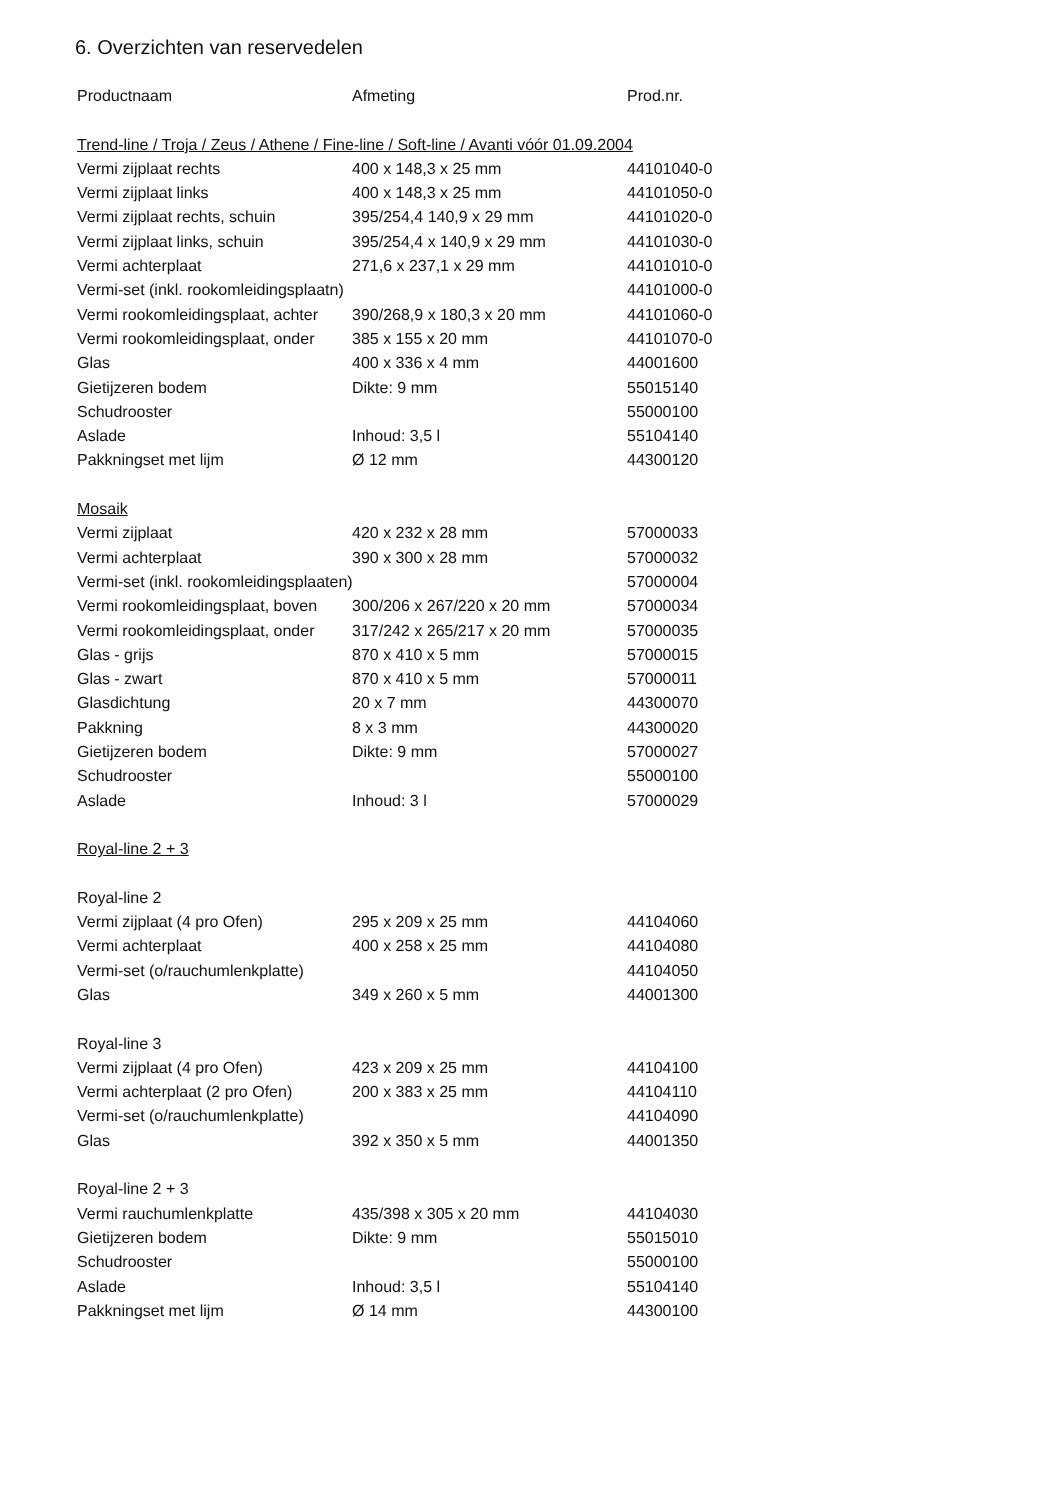6. Overzichten van reservedelen
| Productnaam | Afmeting | Prod.nr. |
| --- | --- | --- |
| Trend-line / Troja / Zeus / Athene / Fine-line / Soft-line / Avanti vóór 01.09.2004 | | |
| Vermi zijplaat rechts | 400 x 148,3 x 25 mm | 44101040-0 |
| Vermi zijplaat links | 400 x 148,3 x 25 mm | 44101050-0 |
| Vermi zijplaat rechts, schuin | 395/254,4 140,9 x 29 mm | 44101020-0 |
| Vermi zijplaat links, schuin | 395/254,4 x 140,9 x 29 mm | 44101030-0 |
| Vermi achterplaat | 271,6 x 237,1 x 29 mm | 44101010-0 |
| Vermi-set (inkl. rookomleidingsplaatn) | | 44101000-0 |
| Vermi rookomleidingsplaat, achter | 390/268,9 x 180,3 x 20 mm | 44101060-0 |
| Vermi rookomleidingsplaat, onder | 385 x 155 x 20 mm | 44101070-0 |
| Glas | 400 x 336 x 4 mm | 44001600 |
| Gietijzeren bodem | Dikte: 9 mm | 55015140 |
| Schudrooster | | 55000100 |
| Aslade | Inhoud: 3,5 l | 55104140 |
| Pakkningset met lijm | Ø 12 mm | 44300120 |
| Mosaik | | |
| Vermi zijplaat | 420 x 232 x 28 mm | 57000033 |
| Vermi achterplaat | 390 x 300 x 28 mm | 57000032 |
| Vermi-set (inkl. rookomleidingsplaaten) | | 57000004 |
| Vermi rookomleidingsplaat, boven | 300/206 x 267/220 x 20 mm | 57000034 |
| Vermi rookomleidingsplaat, onder | 317/242 x 265/217 x 20 mm | 57000035 |
| Glas - grijs | 870 x 410 x 5 mm | 57000015 |
| Glas - zwart | 870 x 410 x 5 mm | 57000011 |
| Glasdichtung | 20 x 7 mm | 44300070 |
| Pakkning | 8 x 3 mm | 44300020 |
| Gietijzeren bodem | Dikte: 9 mm | 57000027 |
| Schudrooster | | 55000100 |
| Aslade | Inhoud: 3 l | 57000029 |
| Royal-line 2 + 3 | | |
| Royal-line 2 | | |
| Vermi zijplaat (4 pro Ofen) | 295 x 209 x 25 mm | 44104060 |
| Vermi achterplaat | 400 x 258 x 25 mm | 44104080 |
| Vermi-set (o/rauchumlenkplatte) | | 44104050 |
| Glas | 349 x 260 x 5 mm | 44001300 |
| Royal-line 3 | | |
| Vermi zijplaat (4 pro Ofen) | 423 x 209 x 25 mm | 44104100 |
| Vermi achterplaat (2 pro Ofen) | 200 x 383 x 25 mm | 44104110 |
| Vermi-set (o/rauchumlenkplatte) | | 44104090 |
| Glas | 392 x 350 x 5 mm | 44001350 |
| Royal-line 2 + 3 | | |
| Vermi rauchumlenkplatte | 435/398 x 305 x 20 mm | 44104030 |
| Gietijzeren bodem | Dikte: 9 mm | 55015010 |
| Schudrooster | | 55000100 |
| Aslade | Inhoud: 3,5 l | 55104140 |
| Pakkningset met lijm | Ø 14 mm | 44300100 |